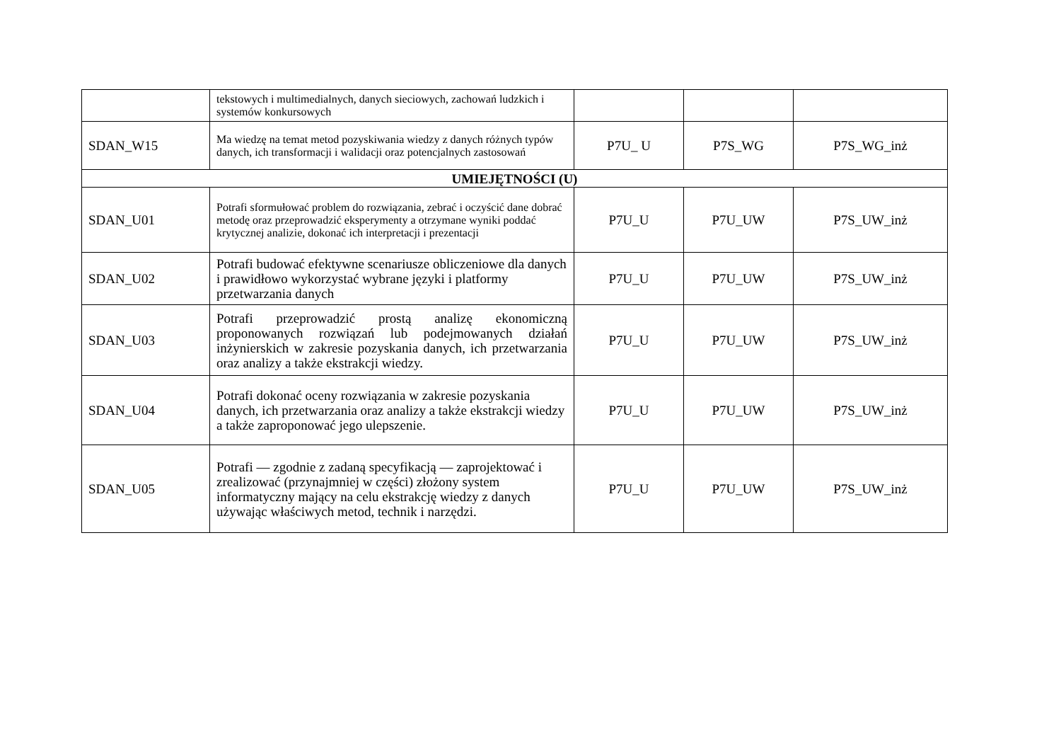| | tekstowych i multimedialnych, danych sieciowych, zachowań ludzkich i systemów konkursowych | | | |
| SDAN_W15 | Ma wiedzę na temat metod pozyskiwania wiedzy z danych różnych typów danych, ich transformacji i walidacji oraz potencjalnych zastosowań | P7U_ U | P7S_WG | P7S_WG_inż |
| UMIEJĘTNOŚCI (U) | | | | |
| SDAN_U01 | Potrafi sformułować problem do rozwiązania, zebrać i oczyścić dane dobrać metodę oraz przeprowadzić eksperymenty a otrzymane wyniki poddać krytycznej analizie, dokonać ich interpretacji i prezentacji | P7U_U | P7U_UW | P7S_UW_inż |
| SDAN_U02 | Potrafi budować efektywne scenariusze obliczeniowe dla danych i prawidłowo wykorzystać wybrane języki i platformy przetwarzania danych | P7U_U | P7U_UW | P7S_UW_inż |
| SDAN_U03 | Potrafi przeprowadzić prostą analizę ekonomiczną proponowanych rozwiązań lub podejmowanych działań inżynierskich w zakresie pozyskania danych, ich przetwarzania oraz analizy a także ekstrakcji wiedzy. | P7U_U | P7U_UW | P7S_UW_inż |
| SDAN_U04 | Potrafi dokonać oceny rozwiązania w zakresie pozyskania danych, ich przetwarzania oraz analizy a także ekstrakcji wiedzy a także zaproponować jego ulepszenie. | P7U_U | P7U_UW | P7S_UW_inż |
| SDAN_U05 | Potrafi — zgodnie z zadaną specyfikacją — zaprojektować i zrealizować (przynajmniej w części) złożony system informatyczny mający na celu ekstrakcję wiedzy z danych używając właściwych metod, technik i narzędzi. | P7U_U | P7U_UW | P7S_UW_inż |